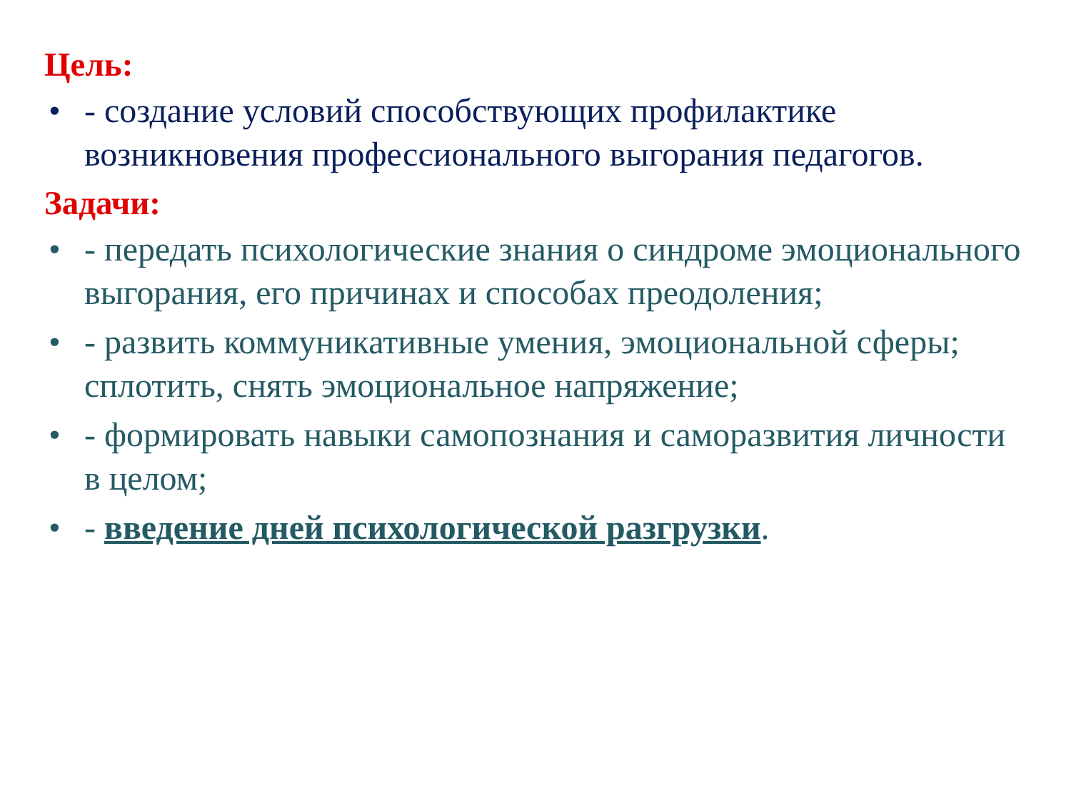Цель:
• - создание условий способствующих профилактике возникновения профессионального выгорания педагогов.
Задачи:
• - передать психологические знания о синдроме эмоционального выгорания, его причинах и способах преодоления;
• - развить коммуникативные умения, эмоциональной сферы; сплотить, снять эмоциональное напряжение;
• - формировать навыки самопознания и саморазвития личности в целом;
• - введение дней психологической разгрузки.